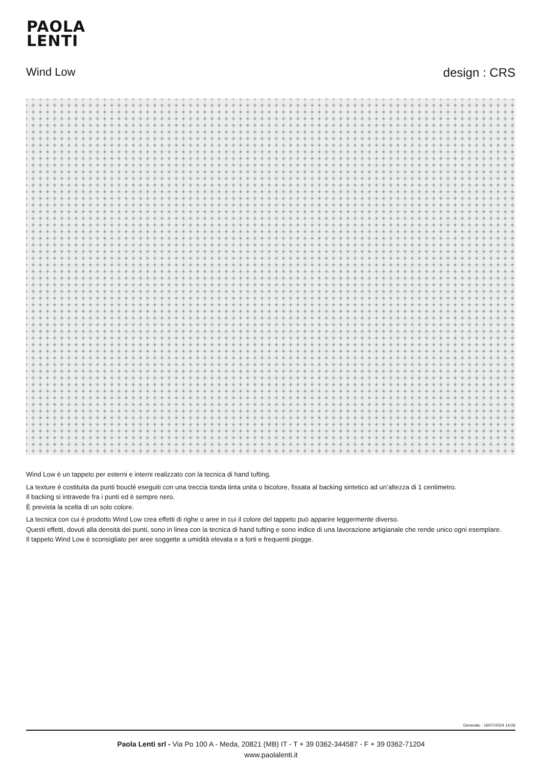PAOLA
LENTI
Wind Low design : CRS
Wind Low è un tappeto per esterni e interni realizzato con la tecnica di hand tufting.
La texture è costituita da punti bouclé eseguiti con una treccia tonda tinta unita o bicolore, fissata al backing sintetico ad un’altezza di 1 centimetro.
Il backing si intravede fra i punti ed è sempre nero.
È prevista la scelta di un solo colore.
La tecnica con cui è prodotto Wind Low crea effetti di righe o aree in cui il colore del tappeto può apparire leggermente diverso.
Questi effetti, dovuti alla densità dei punti, sono in linea con la tecnica di hand tufting e sono indice di una lavorazione artigianale che rende unico ogni esemplare.
Il tappeto Wind Low è sconsigliato per aree soggette a umidità elevata e a forti e frequenti piogge.
Generato : 16/07/2024 14:06
Paola Lenti srl - Via Po 100 A - Meda, 20821 (MB) IT - T + 39 0362-344587 - F + 39 0362-71204
www.paolalenti.it